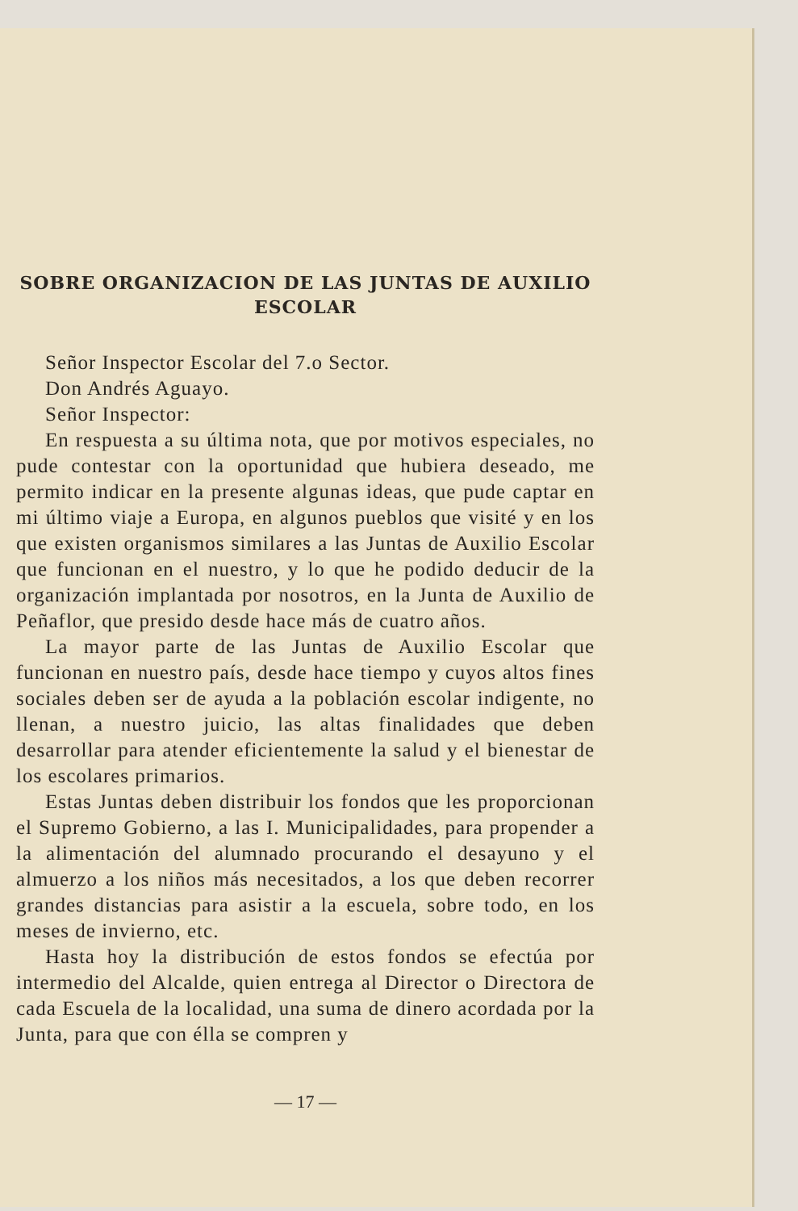SOBRE ORGANIZACION DE LAS JUNTAS DE AUXILIO ESCOLAR
Señor Inspector Escolar del 7.o Sector.
Don Andrés Aguayo.
Señor Inspector:
En respuesta a su última nota, que por motivos especiales, no pude contestar con la oportunidad que hubiera deseado, me permito indicar en la presente algunas ideas, que pude captar en mi último viaje a Europa, en algunos pueblos que visité y en los que existen organismos similares a las Juntas de Auxilio Escolar que funcionan en el nuestro, y lo que he podido deducir de la organización implantada por nosotros, en la Junta de Auxilio de Peñaflor, que presido desde hace más de cuatro años.
La mayor parte de las Juntas de Auxilio Escolar que funcionan en nuestro país, desde hace tiempo y cuyos altos fines sociales deben ser de ayuda a la población escolar indigente, no llenan, a nuestro juicio, las altas finalidades que deben desarrollar para atender eficientemente la salud y el bienestar de los escolares primarios.
Estas Juntas deben distribuir los fondos que les proporcionan el Supremo Gobierno, a las I. Municipalidades, para propender a la alimentación del alumnado procurando el desayuno y el almuerzo a los niños más necesitados, a los que deben recorrer grandes distancias para asistir a la escuela, sobre todo, en los meses de invierno, etc.
Hasta hoy la distribución de estos fondos se efectúa por intermedio del Alcalde, quien entrega al Director o Directora de cada Escuela de la localidad, una suma de dinero acordada por la Junta, para que con élla se compren y
— 17 —